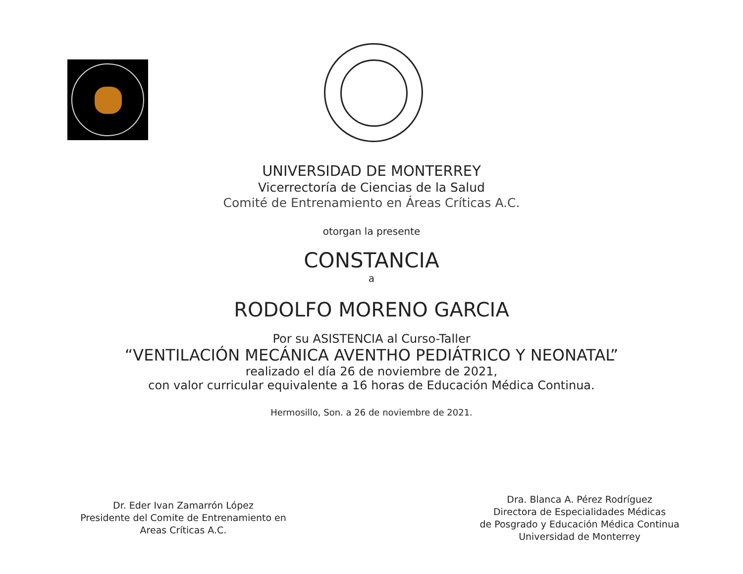UNIVERSIDAD DE MONTERREY
Vicerrectoría de Ciencias de la Salud
Comité de Entrenamiento en Áreas Críticas A.C.
otorgan la presente
CONSTANCIA
a
RODOLFO MORENO GARCIA
Por su ASISTENCIA al Curso-Taller
“VENTILACIÓN MECÁNICA AVENTHO PEDIÁTRICO Y NEONATAL”
realizado el día 26 de noviembre de 2021,
con valor curricular equivalente a 16 horas de Educación Médica Continua.
Hermosillo, Son. a 26 de noviembre de 2021.
Dr. Eder Ivan Zamarrón López
Presidente del Comite de Entrenamiento en
Areas Críticas A.C.
Dra. Blanca A. Pérez Rodríguez
Directora de Especialidades Médicas
de Posgrado y Educación Médica Continua
Universidad de Monterrey